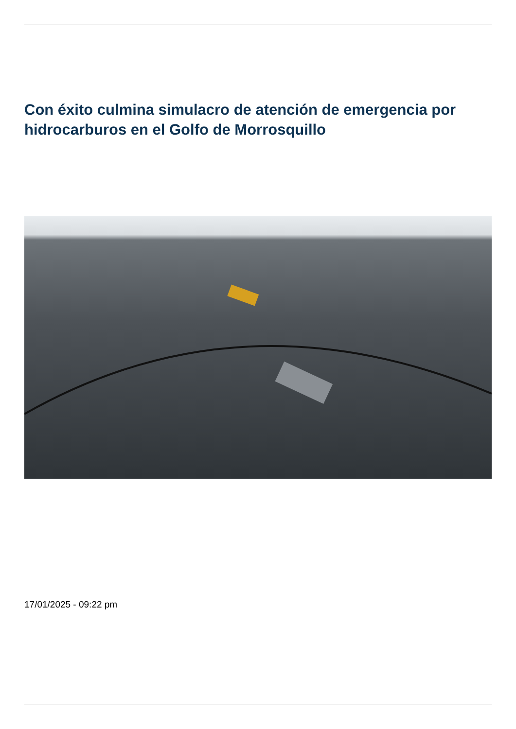Con éxito culmina simulacro de atención de emergencia por hidrocarburos en el Golfo de Morrosquillo
17/01/2025 - 09:22 pm